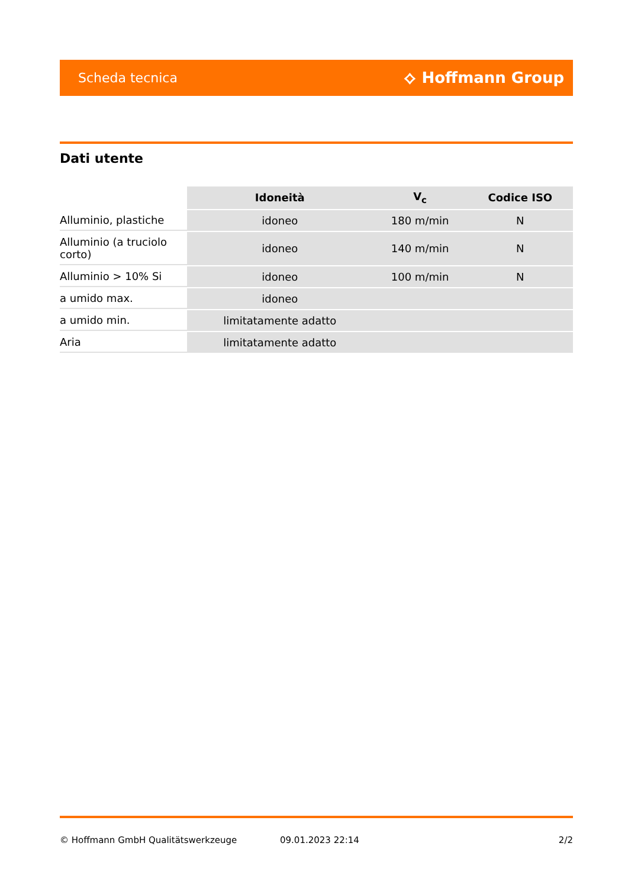Scheda tecnica ⟡ Hoffmann Group
Dati utente
| | Idoneità | V<sub>c</sub> | Codice ISO |
| --- | --- | --- | --- |
| Alluminio, plastiche | idoneo | 180 m/min | N |
| Alluminio (a truciolo corto) | idoneo | 140 m/min | N |
| Alluminio > 10% Si | idoneo | 100 m/min | N |
| a umido max. | idoneo | | |
| a umido min. | limitatamente adatto | | |
| Aria | limitatamente adatto | | |
© Hoffmann GmbH Qualitätswerkzeuge 09.01.2023 22:14 2/2